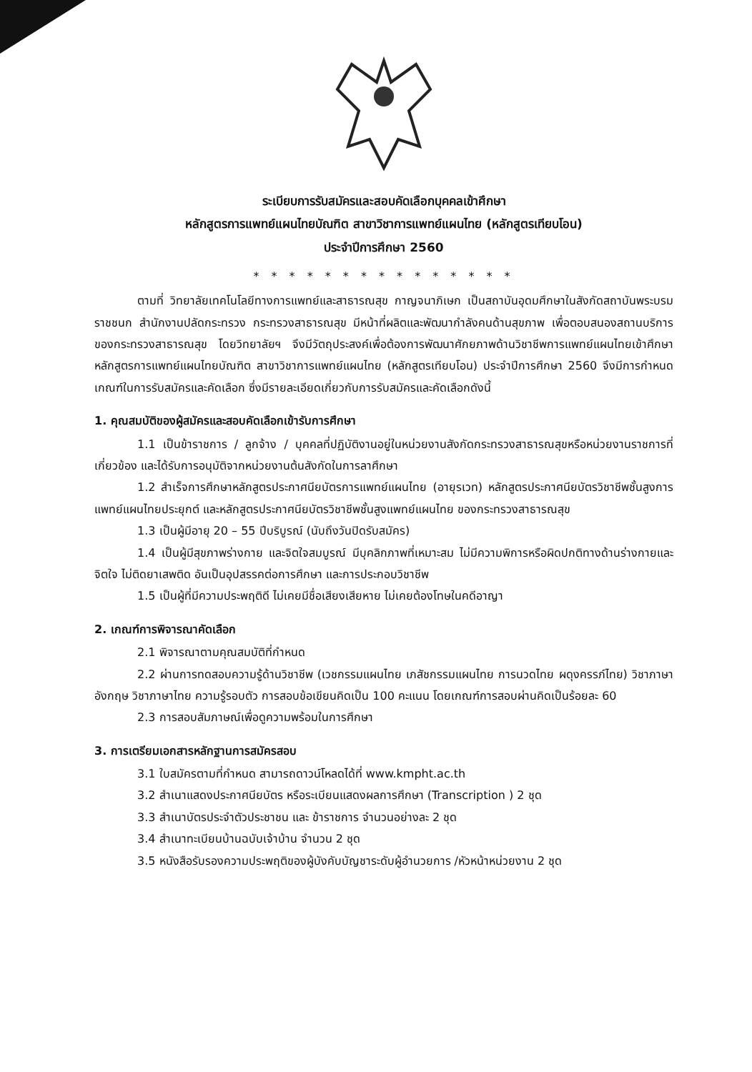ระเบียบการรับสมัครและสอบคัดเลือกบุคคลเข้าศึกษา
หลักสูตรการแพทย์แผนไทยบัณฑิต สาขาวิชาการแพทย์แผนไทย (หลักสูตรเทียบโอน)
ประจำปีการศึกษา 2560
* * * * * * * * * * * * * * *
ตามที่ วิทยาลัยเทคโนโลยีทางการแพทย์และสาธารณสุข กาญจนาภิเษก เป็นสถาบันอุดมศึกษาในสังกัดสถาบันพระบรมราชชนก สำนักงานปลัดกระทรวง กระทรวงสาธารณสุข มีหน้าที่ผลิตและพัฒนากำลังคนด้านสุขภาพ เพื่อตอบสนองสถานบริการของกระทรวงสาธารณสุข โดยวิทยาลัยฯ จึงมีวัตถุประสงค์เพื่อต้องการพัฒนาศักยภาพด้านวิชาชีพการแพทย์แผนไทยเข้าศึกษาหลักสูตรการแพทย์แผนไทยบัณฑิต สาขาวิชาการแพทย์แผนไทย (หลักสูตรเทียบโอน) ประจำปีการศึกษา 2560 จึงมีการกำหนดเกณฑ์ในการรับสมัครและคัดเลือก ซึ่งมีรายละเอียดเกี่ยวกับการรับสมัครและคัดเลือกดังนี้
1. คุณสมบัติของผู้สมัครและสอบคัดเลือกเข้ารับการศึกษา
1.1 เป็นข้าราชการ / ลูกจ้าง / บุคคลที่ปฏิบัติงานอยู่ในหน่วยงานสังกัดกระทรวงสาธารณสุขหรือหน่วยงานราชการที่เกี่ยวข้อง และได้รับการอนุมัติจากหน่วยงานต้นสังกัดในการลาศึกษา
1.2 สำเร็จการศึกษาหลักสูตรประกาศนียบัตรการแพทย์แผนไทย (อายุรเวท) หลักสูตรประกาศนียบัตรวิชาชีพชั้นสูงการแพทย์แผนไทยประยุกต์ และหลักสูตรประกาศนียบัตรวิชาชีพชั้นสูงแพทย์แผนไทย ของกระทรวงสาธารณสุข
1.3 เป็นผู้มีอายุ 20 – 55 ปีบริบูรณ์ (นับถึงวันปิดรับสมัคร)
1.4 เป็นผู้มีสุขภาพร่างกาย และจิตใจสมบูรณ์ มีบุคลิกภาพที่เหมาะสม ไม่มีความพิการหรือผิดปกติทางด้านร่างกายและจิตใจ ไม่ติดยาเสพติด อันเป็นอุปสรรคต่อการศึกษา และการประกอบวิชาชีพ
1.5 เป็นผู้ที่มีความประพฤติดี ไม่เคยมีชื่อเสียงเสียหาย ไม่เคยต้องโทษในคดีอาญา
2. เกณฑ์การพิจารณาคัดเลือก
2.1 พิจารณาตามคุณสมบัติที่กำหนด
2.2 ผ่านการทดสอบความรู้ด้านวิชาชีพ (เวชกรรมแผนไทย เภสัชกรรมแผนไทย การนวดไทย ผดุงครรภ์ไทย) วิชาภาษาอังกฤษ วิชาภาษาไทย ความรู้รอบตัว การสอบข้อเขียนคิดเป็น 100 คะแนน โดยเกณฑ์การสอบผ่านคิดเป็นร้อยละ 60
2.3 การสอบสัมภาษณ์เพื่อดูความพร้อมในการศึกษา
3. การเตรียมเอกสารหลักฐานการสมัครสอบ
3.1 ใบสมัครตามที่กำหนด สามารถดาวน์โหลดได้ที่ www.kmpht.ac.th
3.2 สำเนาแสดงประกาศนียบัตร หรือระเบียนแสดงผลการศึกษา (Transcription ) 2 ชุด
3.3 สำเนาบัตรประจำตัวประชาชน และ ข้าราชการ จำนวนอย่างละ 2 ชุด
3.4 สำเนาทะเบียนบ้านฉบับเจ้าบ้าน จำนวน 2 ชุด
3.5 หนังสือรับรองความประพฤติของผู้บังคับบัญชาระดับผู้อำนวยการ /หัวหน้าหน่วยงาน 2 ชุด